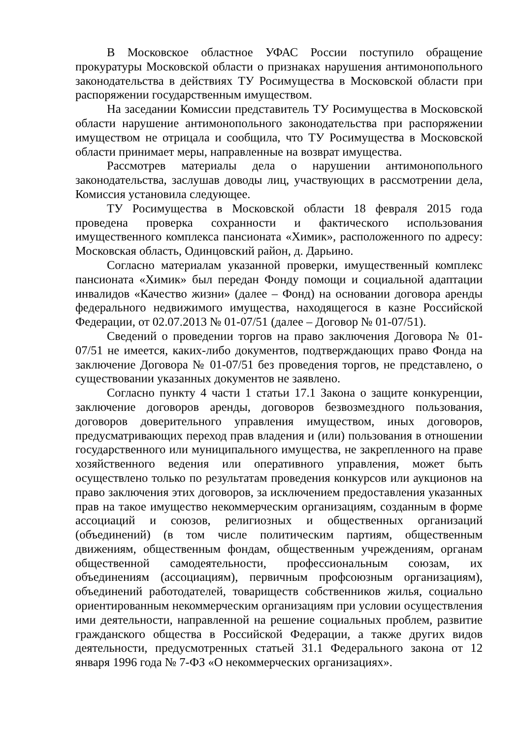В Московское областное УФАС России поступило обращение прокуратуры Московской области о признаках нарушения антимонопольного законодательства в действиях ТУ Росимущества в Московской области при распоряжении государственным имуществом.
На заседании Комиссии представитель ТУ Росимущества в Московской области нарушение антимонопольного законодательства при распоряжении имуществом не отрицала и сообщила, что ТУ Росимущества в Московской области принимает меры, направленные на возврат имущества.
Рассмотрев материалы дела о нарушении антимонопольного законодательства, заслушав доводы лиц, участвующих в рассмотрении дела, Комиссия установила следующее.
ТУ Росимущества в Московской области 18 февраля 2015 года проведена проверка сохранности и фактического использования имущественного комплекса пансионата «Химик», расположенного по адресу: Московская область, Одинцовский район, д. Дарьино.
Согласно материалам указанной проверки, имущественный комплекс пансионата «Химик» был передан Фонду помощи и социальной адаптации инвалидов «Качество жизни» (далее – Фонд) на основании договора аренды федерального недвижимого имущества, находящегося в казне Российской Федерации, от 02.07.2013 № 01-07/51 (далее – Договор № 01-07/51).
Сведений о проведении торгов на право заключения Договора № 01-07/51 не имеется, каких-либо документов, подтверждающих право Фонда на заключение Договора № 01-07/51 без проведения торгов, не представлено, о существовании указанных документов не заявлено.
Согласно пункту 4 части 1 статьи 17.1 Закона о защите конкуренции, заключение договоров аренды, договоров безвозмездного пользования, договоров доверительного управления имуществом, иных договоров, предусматривающих переход прав владения и (или) пользования в отношении государственного или муниципального имущества, не закрепленного на праве хозяйственного ведения или оперативного управления, может быть осуществлено только по результатам проведения конкурсов или аукционов на право заключения этих договоров, за исключением предоставления указанных прав на такое имущество некоммерческим организациям, созданным в форме ассоциаций и союзов, религиозных и общественных организаций (объединений) (в том числе политическим партиям, общественным движениям, общественным фондам, общественным учреждениям, органам общественной самодеятельности, профессиональным союзам, их объединениям (ассоциациям), первичным профсоюзным организациям), объединений работодателей, товариществ собственников жилья, социально ориентированным некоммерческим организациям при условии осуществления ими деятельности, направленной на решение социальных проблем, развитие гражданского общества в Российской Федерации, а также других видов деятельности, предусмотренных статьей 31.1 Федерального закона от 12 января 1996 года № 7-ФЗ «О некоммерческих организациях».